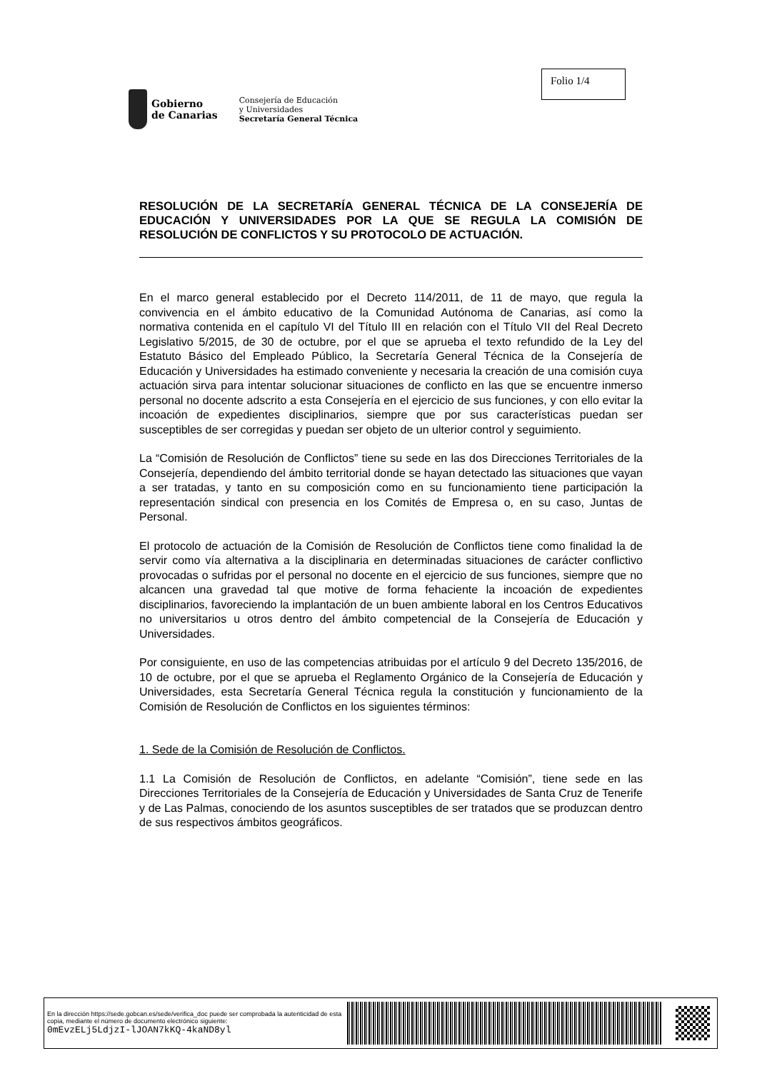Folio 1/4
Gobierno
de Canarias
Consejería de Educación
y Universidades
Secretaría General Técnica
RESOLUCIÓN DE LA SECRETARÍA GENERAL TÉCNICA DE LA CONSEJERÍA DE EDUCACIÓN Y UNIVERSIDADES POR LA QUE SE REGULA LA COMISIÓN DE RESOLUCIÓN DE CONFLICTOS Y SU PROTOCOLO DE ACTUACIÓN.
En el marco general establecido por el Decreto 114/2011, de 11 de mayo, que regula la convivencia en el ámbito educativo de la Comunidad Autónoma de Canarias, así como la normativa contenida en el capítulo VI del Título III en relación con el Título VII del Real Decreto Legislativo 5/2015, de 30 de octubre, por el que se aprueba el texto refundido de la Ley del Estatuto Básico del Empleado Público, la Secretaría General Técnica de la Consejería de Educación y Universidades ha estimado conveniente y necesaria la creación de una comisión cuya actuación sirva para intentar solucionar situaciones de conflicto en las que se encuentre inmerso personal no docente adscrito a esta Consejería en el ejercicio de sus funciones, y con ello evitar la incoación de expedientes disciplinarios, siempre que por sus características puedan ser susceptibles de ser corregidas y puedan ser objeto de un ulterior control y seguimiento.
La “Comisión de Resolución de Conflictos” tiene su sede en las dos Direcciones Territoriales de la Consejería, dependiendo del ámbito territorial donde se hayan detectado las situaciones que vayan a ser tratadas, y tanto en su composición como en su funcionamiento tiene participación la representación sindical con presencia en los Comités de Empresa o, en su caso, Juntas de Personal.
El protocolo de actuación de la Comisión de Resolución de Conflictos tiene como finalidad la de servir como vía alternativa a la disciplinaria en determinadas situaciones de carácter conflictivo provocadas o sufridas por el personal no docente en el ejercicio de sus funciones, siempre que no alcancen una gravedad tal que motive de forma fehaciente la incoación de expedientes disciplinarios, favoreciendo la implantación de un buen ambiente laboral en los Centros Educativos no universitarios u otros dentro del ámbito competencial de la Consejería de Educación y Universidades.
Por consiguiente, en uso de las competencias atribuidas por el artículo 9 del Decreto 135/2016, de 10 de octubre, por el que se aprueba el Reglamento Orgánico de la Consejería de Educación y Universidades, esta Secretaría General Técnica regula la constitución y funcionamiento de la Comisión de Resolución de Conflictos en los siguientes términos:
1. Sede de la Comisión de Resolución de Conflictos.
1.1 La Comisión de Resolución de Conflictos, en adelante “Comisión”, tiene sede en las Direcciones Territoriales de la Consejería de Educación y Universidades de Santa Cruz de Tenerife y de Las Palmas, conociendo de los asuntos susceptibles de ser tratados que se produzcan dentro de sus respectivos ámbitos geográficos.
En la dirección https://sede.gobcan.es/sede/verifica_doc puede ser comprobada la autenticidad de esta copia, mediante el número de documento electrónico siguiente:
0mEvzELj5LdjzI-lJOAN7kKQ-4kaND8yl